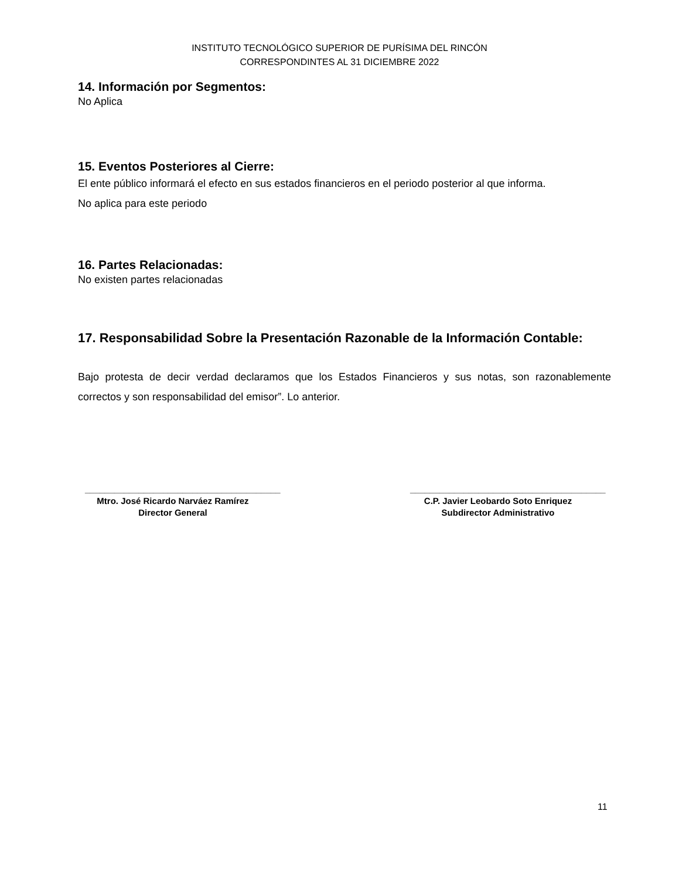INSTITUTO TECNOLÓGICO SUPERIOR DE PURÍSIMA DEL RINCÓN
CORRESPONDINTES AL 31 DICIEMBRE 2022
14. Información por Segmentos:
No Aplica
15. Eventos Posteriores al Cierre:
El ente público informará el efecto en sus estados financieros en el periodo posterior al que informa.
No aplica para este periodo
16. Partes Relacionadas:
No existen partes relacionadas
17. Responsabilidad Sobre la Presentación Razonable de la Información Contable:
Bajo protesta de decir verdad declaramos que los Estados Financieros y sus notas, son razonablemente correctos y son responsabilidad del emisor”. Lo anterior.
________________________________________
Mtro. José Ricardo Narváez Ramírez
Director General
________________________________________
C.P. Javier Leobardo Soto Enriquez
Subdirector Administrativo
11